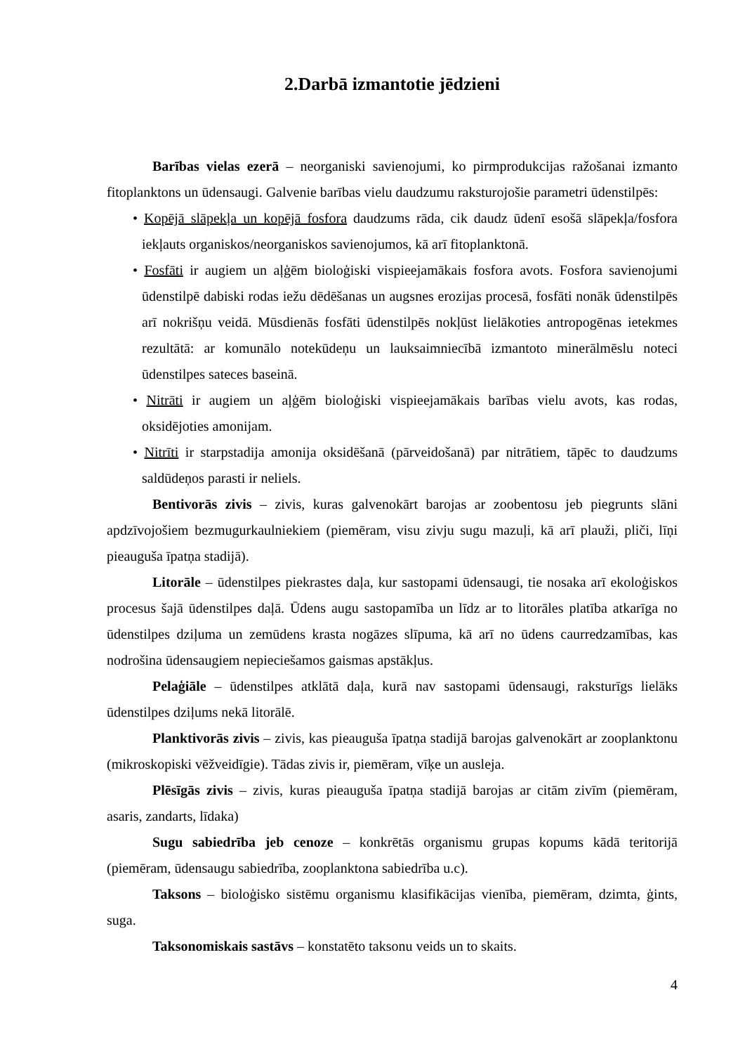2.Darbā izmantotie jēdzieni
Barības vielas ezerā – neorganiski savienojumi, ko pirmprodukcijas ražošanai izmanto fitoplanktons un ūdensaugi. Galvenie barības vielu daudzumu raksturojošie parametri ūdenstilpēs:
• Kopējā slāpekļa un kopējā fosfora daudzums rāda, cik daudz ūdenī esošā slāpekļa/fosfora iekļauts organiskos/neorganiskos savienojumos, kā arī fitoplanktonā.
• Fosfāti ir augiem un aļģēm bioloģiski vispieejamākais fosfora avots. Fosfora savienojumi ūdenstilpē dabiski rodas iežu dēdēšanas un augsnes erozijas procesā, fosfāti nonāk ūdenstilpēs arī nokrišņu veidā. Mūsdienās fosfāti ūdenstilpēs nokļūst lielākoties antropogēnas ietekmes rezultātā: ar komunālo notekūdeņu un lauksaimniecībā izmantoto minerālmēslu noteci ūdenstilpes sateces baseinā.
• Nitrāti ir augiem un aļģēm bioloģiski vispieejamākais barības vielu avots, kas rodas, oksidējoties amonijam.
• Nitrīti ir starpstadija amonija oksidēšanā (pārveidošanā) par nitrātiem, tāpēc to daudzums saldūdeņos parasti ir neliels.
Bentivorās zivis – zivis, kuras galvenokārt barojas ar zoobentosu jeb piegrunts slāni apdzīvojošiem bezmugurkaulniekiem (piemēram, visu zivju sugu mazuļi, kā arī plauži, pliči, līņi pieauguša īpatņa stadijā).
Litorāle – ūdenstilpes piekrastes daļa, kur sastopami ūdensaugi, tie nosaka arī ekoloģiskos procesus šajā ūdenstilpes daļā. Ūdens augu sastopamība un līdz ar to litorāles platība atkarīga no ūdenstilpes dziļuma un zemūdens krasta nogāzes slīpuma, kā arī no ūdens caurredzamības, kas nodrošina ūdensaugiem nepieciešamos gaismas apstākļus.
Pelaģiāle – ūdenstilpes atklātā daļa, kurā nav sastopami ūdensaugi, raksturīgs lielāks ūdenstilpes dziļums nekā litorālē.
Planktivorās zivis – zivis, kas pieauguša īpatņa stadijā barojas galvenokārt ar zooplanktonu (mikroskopiski vēžveidīgie). Tādas zivis ir, piemēram, vīķe un ausleja.
Plēsīgās zivis – zivis, kuras pieauguša īpatņa stadijā barojas ar citām zivīm (piemēram, asaris, zandarts, līdaka)
Sugu sabiedrība jeb cenoze – konkrētās organismu grupas kopums kādā teritorijā (piemēram, ūdensaugu sabiedrība, zooplanktona sabiedrība u.c).
Taksons – bioloģisko sistēmu organismu klasifikācijas vienība, piemēram, dzimta, ģints, suga.
Taksonomiskais sastāvs – konstatēto taksonu veids un to skaits.
4